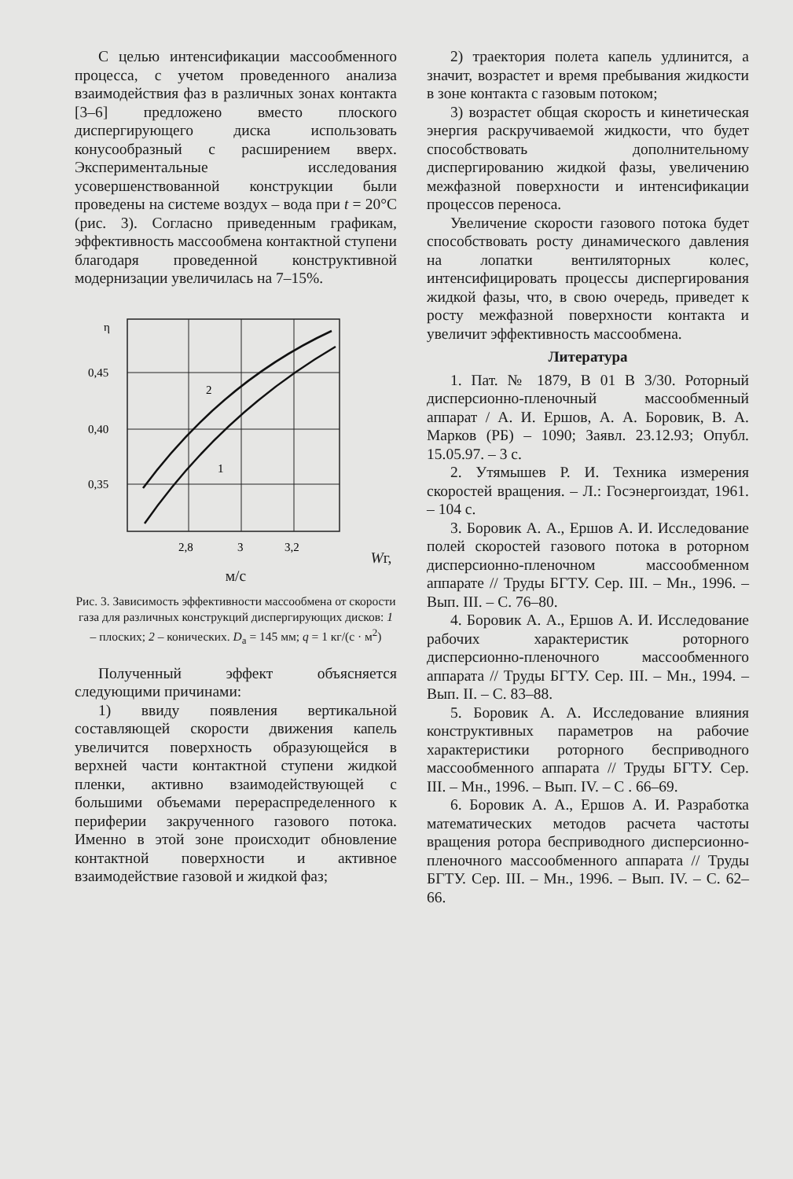С целью интенсификации массообменного процесса, с учетом проведенного анализа взаимодействия фаз в различных зонах контакта [3–6] предложено вместо плоского диспергирующего диска использовать конусообразный с расширением вверх. Экспериментальные исследования усовершенствованной конструкции были проведены на системе воздух – вода при t = 20°C (рис. 3). Согласно приведенным графикам, эффективность массообмена контактной ступени благодаря проведенной конструктивной модернизации увеличилась на 7–15%.
η
0,45
0,40
0,35
2
1
2,8
3
3,2
Wг, м/с
Рис. 3. Зависимость эффективности массообмена от скорости газа для различных конструкций диспергирующих дисков: 1 – плоских; 2 – конических. D<sub>a</sub> = 145 мм; q = 1 кг/(с · м<sup>2</sup>)
Полученный эффект объясняется следующими причинами:
1) ввиду появления вертикальной составляющей скорости движения капель увеличится поверхность образующейся в верхней части контактной ступени жидкой пленки, активно взаимодействующей с большими объемами перераспределенного к периферии закрученного газового потока. Именно в этой зоне происходит обновление контактной поверхности и активное взаимодействие газовой и жидкой фаз;
2) траектория полета капель удлинится, а значит, возрастет и время пребывания жидкости в зоне контакта с газовым потоком;
3) возрастет общая скорость и кинетическая энергия раскручиваемой жидкости, что будет способствовать дополнительному диспергированию жидкой фазы, увеличению межфазной поверхности и интенсификации процессов переноса.
Увеличение скорости газового потока будет способствовать росту динамического давления на лопатки вентиляторных колес, интенсифицировать процессы диспергирования жидкой фазы, что, в свою очередь, приведет к росту межфазной поверхности контакта и увеличит эффективность массообмена.
Литература
1. Пат. № 1879, B 01 B 3/30. Роторный дисперсионно-пленочный массообменный аппарат / А. И. Ершов, А. А. Боровик, В. А. Марков (РБ) – 1090; Заявл. 23.12.93; Опубл. 15.05.97. – 3 с.
2. Утямышев Р. И. Техника измерения скоростей вращения. – Л.: Госэнергоиздат, 1961. – 104 с.
3. Боровик А. А., Ершов А. И. Исследование полей скоростей газового потока в роторном дисперсионно-пленочном массообменном аппарате // Труды БГТУ. Сер. III. – Мн., 1996. – Вып. III. – С. 76–80.
4. Боровик А. А., Ершов А. И. Исследование рабочих характеристик роторного дисперсионно-пленочного массообменного аппарата // Труды БГТУ. Сер. III. – Мн., 1994. – Вып. II. – С. 83–88.
5. Боровик А. А. Исследование влияния конструктивных параметров на рабочие характеристики роторного бесприводного массообменного аппарата // Труды БГТУ. Сер. III. – Мн., 1996. – Вып. IV. – С . 66–69.
6. Боровик А. А., Ершов А. И. Разработка математических методов расчета частоты вращения ротора бесприводного дисперсионно-пленочного массообменного аппарата // Труды БГТУ. Сер. III. – Мн., 1996. – Вып. IV. – С. 62–66.